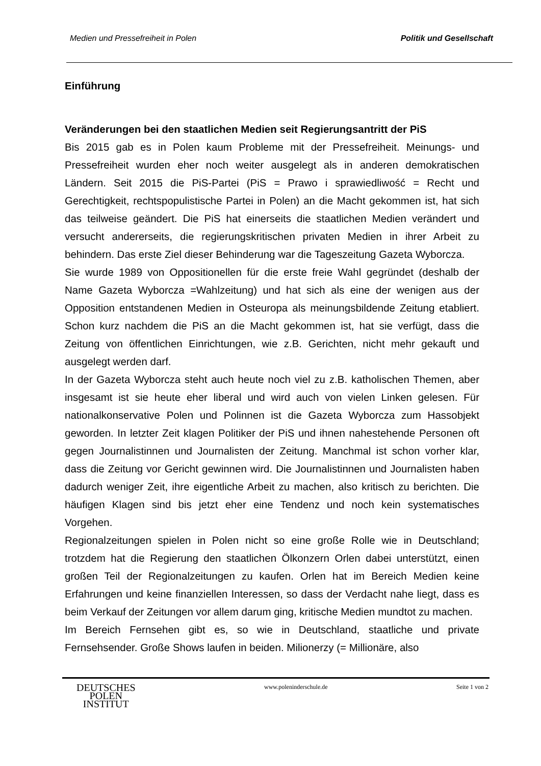Medien und Pressefreiheit in Polen Politik und Gesellschaft
Einführung
Veränderungen bei den staatlichen Medien seit Regierungsantritt der PiS
Bis 2015 gab es in Polen kaum Probleme mit der Pressefreiheit. Meinungs- und Pressefreiheit wurden eher noch weiter ausgelegt als in anderen demokratischen Ländern. Seit 2015 die PiS-Partei (PiS = Prawo i sprawiedliwość = Recht und Gerechtigkeit, rechtspopulistische Partei in Polen) an die Macht gekommen ist, hat sich das teilweise geändert. Die PiS hat einerseits die staatlichen Medien verändert und versucht andererseits, die regierungskritischen privaten Medien in ihrer Arbeit zu behindern. Das erste Ziel dieser Behinderung war die Tageszeitung Gazeta Wyborcza.
Sie wurde 1989 von Oppositionellen für die erste freie Wahl gegründet (deshalb der Name Gazeta Wyborcza =Wahlzeitung) und hat sich als eine der wenigen aus der Opposition entstandenen Medien in Osteuropa als meinungsbildende Zeitung etabliert. Schon kurz nachdem die PiS an die Macht gekommen ist, hat sie verfügt, dass die Zeitung von öffentlichen Einrichtungen, wie z.B. Gerichten, nicht mehr gekauft und ausgelegt werden darf.
In der Gazeta Wyborcza steht auch heute noch viel zu z.B. katholischen Themen, aber insgesamt ist sie heute eher liberal und wird auch von vielen Linken gelesen. Für nationalkonservative Polen und Polinnen ist die Gazeta Wyborcza zum Hassobjekt geworden. In letzter Zeit klagen Politiker der PiS und ihnen nahestehende Personen oft gegen Journalistinnen und Journalisten der Zeitung. Manchmal ist schon vorher klar, dass die Zeitung vor Gericht gewinnen wird. Die Journalistinnen und Journalisten haben dadurch weniger Zeit, ihre eigentliche Arbeit zu machen, also kritisch zu berichten. Die häufigen Klagen sind bis jetzt eher eine Tendenz und noch kein systematisches Vorgehen.
Regionalzeitungen spielen in Polen nicht so eine große Rolle wie in Deutschland; trotzdem hat die Regierung den staatlichen Ölkonzern Orlen dabei unterstützt, einen großen Teil der Regionalzeitungen zu kaufen. Orlen hat im Bereich Medien keine Erfahrungen und keine finanziellen Interessen, so dass der Verdacht nahe liegt, dass es beim Verkauf der Zeitungen vor allem darum ging, kritische Medien mundtot zu machen.
Im Bereich Fernsehen gibt es, so wie in Deutschland, staatliche und private Fernsehsender. Große Shows laufen in beiden. Milionerzy (= Millionäre, also
DEUTSCHES
POLEN
INSTITUT
www.poleninderschule.de Seite 1 von 2